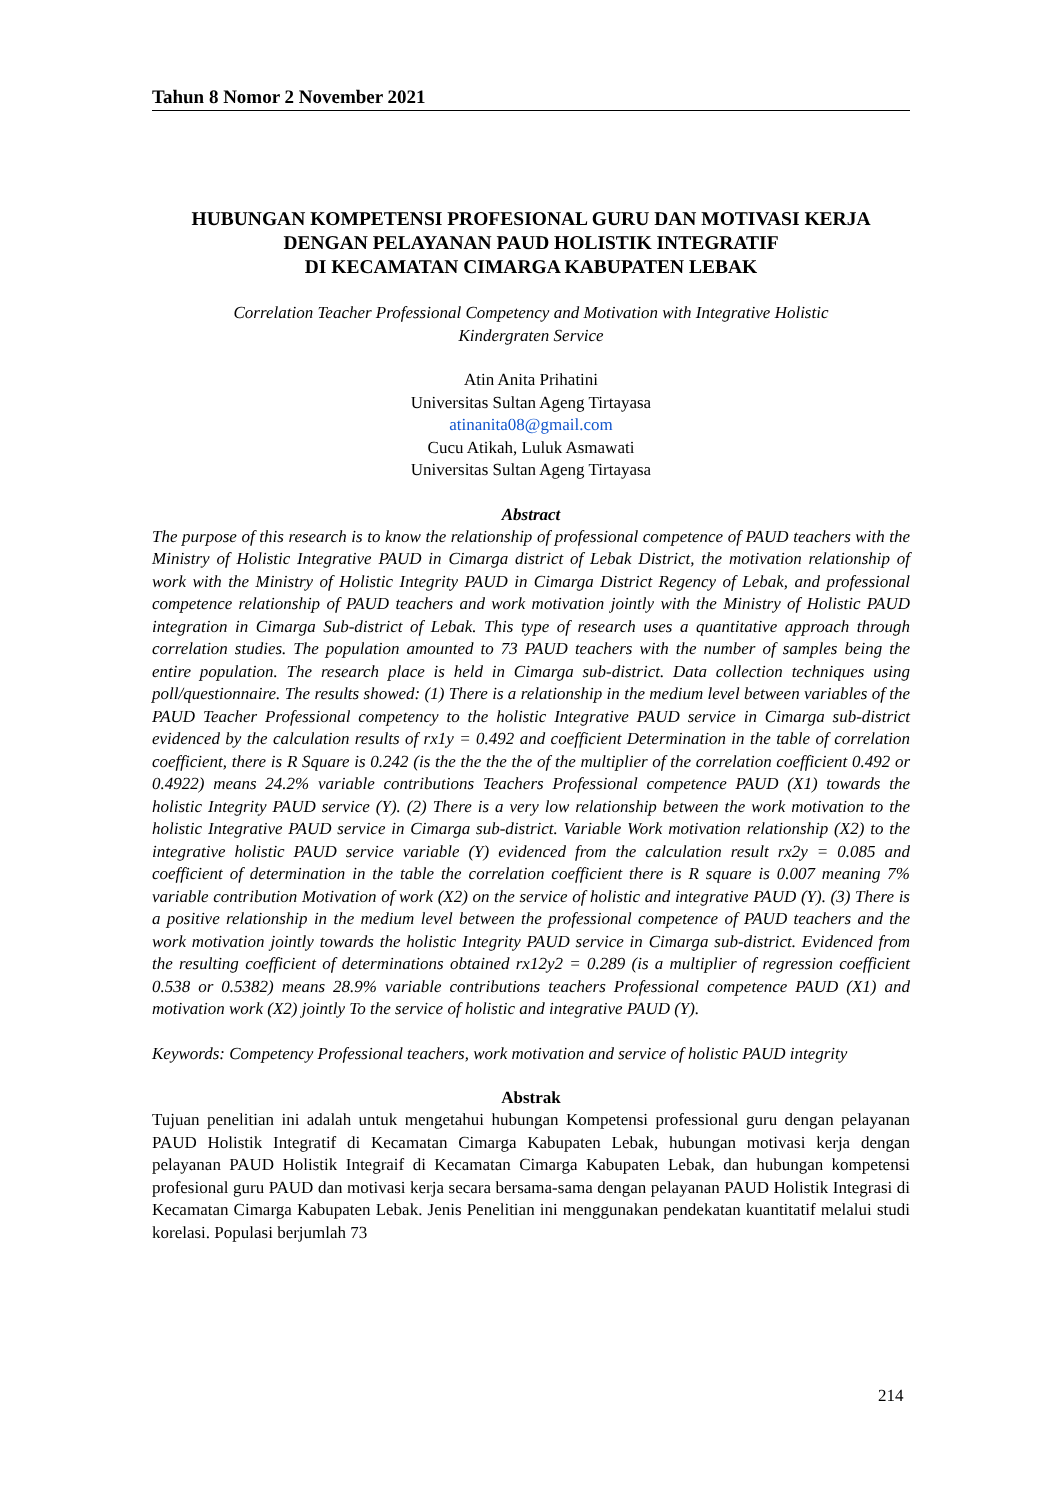Tahun 8 Nomor 2 November 2021
HUBUNGAN KOMPETENSI PROFESIONAL GURU DAN MOTIVASI KERJA
DENGAN PELAYANAN PAUD HOLISTIK INTEGRATIF
DI KECAMATAN CIMARGA KABUPATEN LEBAK
Correlation Teacher Professional Competency and Motivation with Integrative Holistic
Kindergraten Service
Atin Anita Prihatini
Universitas Sultan Ageng Tirtayasa
atinanita08@gmail.com
Cucu Atikah, Luluk Asmawati
Universitas Sultan Ageng Tirtayasa
Abstract
The purpose of this research is to know the relationship of professional competence of PAUD teachers with the Ministry of Holistic Integrative PAUD in Cimarga district of Lebak District, the motivation relationship of work with the Ministry of Holistic Integrity PAUD in Cimarga District Regency of Lebak, and professional competence relationship of PAUD teachers and work motivation jointly with the Ministry of Holistic PAUD integration in Cimarga Sub-district of Lebak. This type of research uses a quantitative approach through correlation studies. The population amounted to 73 PAUD teachers with the number of samples being the entire population. The research place is held in Cimarga sub-district. Data collection techniques using poll/questionnaire. The results showed: (1) There is a relationship in the medium level between variables of the PAUD Teacher Professional competency to the holistic Integrative PAUD service in Cimarga sub-district evidenced by the calculation results of rx1y = 0.492 and coefficient Determination in the table of correlation coefficient, there is R Square is 0.242 (is the the the the of the multiplier of the correlation coefficient 0.492 or 0.4922) means 24.2% variable contributions Teachers Professional competence PAUD (X1) towards the holistic Integrity PAUD service (Y). (2) There is a very low relationship between the work motivation to the holistic Integrative PAUD service in Cimarga sub-district. Variable Work motivation relationship (X2) to the integrative holistic PAUD service variable (Y) evidenced from the calculation result rx2y = 0.085 and coefficient of determination in the table the correlation coefficient there is R square is 0.007 meaning 7% variable contribution Motivation of work (X2) on the service of holistic and integrative PAUD (Y). (3) There is a positive relationship in the medium level between the professional competence of PAUD teachers and the work motivation jointly towards the holistic Integrity PAUD service in Cimarga sub-district. Evidenced from the resulting coefficient of determinations obtained rx12y2 = 0.289 (is a multiplier of regression coefficient 0.538 or 0.5382) means 28.9% variable contributions teachers Professional competence PAUD (X1) and motivation work (X2) jointly To the service of holistic and integrative PAUD (Y).
Keywords: Competency Professional teachers, work motivation and service of holistic PAUD integrity
Abstrak
Tujuan penelitian ini adalah untuk mengetahui hubungan Kompetensi professional guru dengan pelayanan PAUD Holistik Integratif di Kecamatan Cimarga Kabupaten Lebak, hubungan motivasi kerja dengan pelayanan PAUD Holistik Integraif di Kecamatan Cimarga Kabupaten Lebak, dan hubungan kompetensi profesional guru PAUD dan motivasi kerja secara bersama-sama dengan pelayanan PAUD Holistik Integrasi di Kecamatan Cimarga Kabupaten Lebak. Jenis Penelitian ini menggunakan pendekatan kuantitatif melalui studi korelasi. Populasi berjumlah 73
214